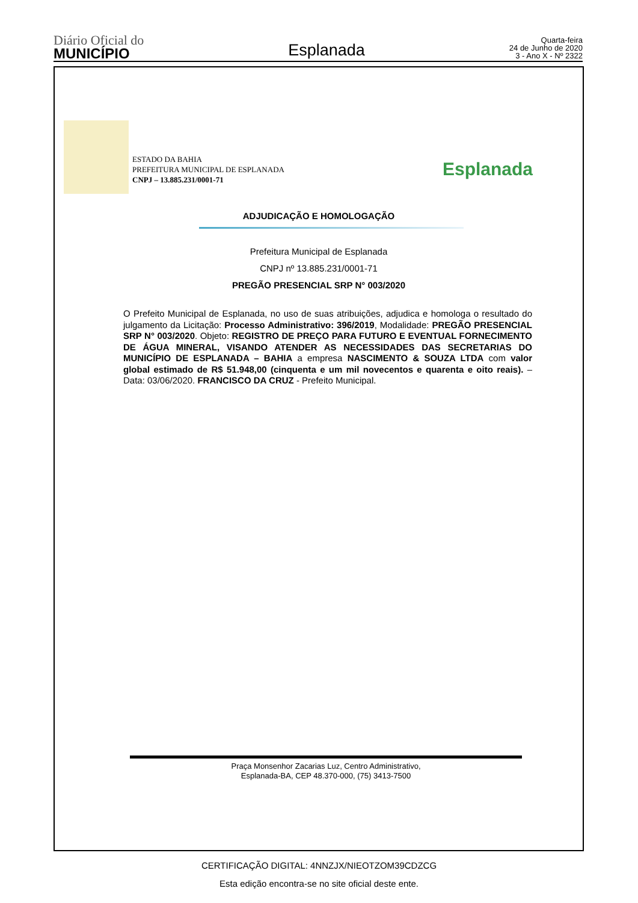Diário Oficial do
MUNICÍPIO
Esplanada
Quarta-feira
24 de Junho de 2020
3 - Ano X - Nº 2322
ESTADO DA BAHIA
PREFEITURA MUNICIPAL DE ESPLANADA
CNPJ – 13.885.231/0001-71
Esplanada
ADJUDICAÇÃO E HOMOLOGAÇÃO
Prefeitura Municipal de Esplanada
CNPJ nº 13.885.231/0001-71
PREGÃO PRESENCIAL SRP N° 003/2020
O Prefeito Municipal de Esplanada, no uso de suas atribuições, adjudica e homologa o resultado do julgamento da Licitação: Processo Administrativo: 396/2019, Modalidade: PREGÃO PRESENCIAL SRP N° 003/2020. Objeto: REGISTRO DE PREÇO PARA FUTURO E EVENTUAL FORNECIMENTO DE ÁGUA MINERAL, VISANDO ATENDER AS NECESSIDADES DAS SECRETARIAS DO MUNICÍPIO DE ESPLANADA – BAHIA a empresa NASCIMENTO & SOUZA LTDA com valor global estimado de R$ 51.948,00 (cinquenta e um mil novecentos e quarenta e oito reais). – Data: 03/06/2020. FRANCISCO DA CRUZ - Prefeito Municipal.
Praça Monsenhor Zacarias Luz, Centro Administrativo,
Esplanada-BA, CEP 48.370-000, (75) 3413-7500
CERTIFICAÇÃO DIGITAL: 4NNZJX/NIEOTZOM39CDZCG
Esta edição encontra-se no site oficial deste ente.